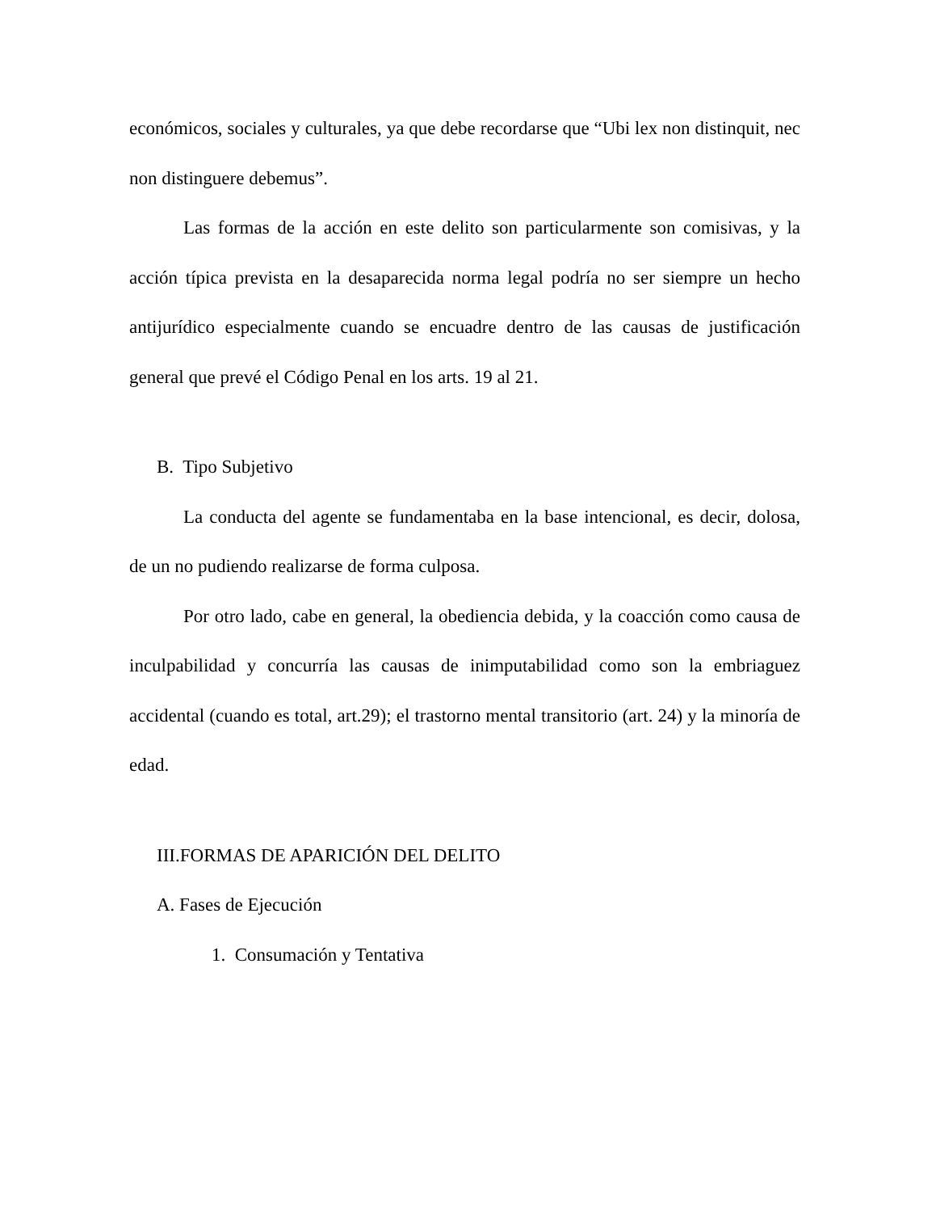económicos, sociales y culturales, ya que debe recordarse que “Ubi lex non distinquit, nec non distinguere debemus”.
Las formas de la acción en este delito son particularmente son comisivas, y la acción típica prevista en la desaparecida norma legal podría no ser siempre un hecho antijurídico especialmente cuando se encuadre dentro de las causas de justificación general que prevé el Código Penal en los arts. 19 al 21.
B. Tipo Subjetivo
La conducta del agente se fundamentaba en la base intencional, es decir, dolosa, de un no pudiendo realizarse de forma culposa.
Por otro lado, cabe en general, la obediencia debida, y la coacción como causa de inculpabilidad y concurría las causas de inimputabilidad como son la embriaguez accidental (cuando es total, art.29); el trastorno mental transitorio (art. 24) y la minoría de edad.
III.FORMAS DE APARICIÓN DEL DELITO
A. Fases de Ejecución
1. Consumación y Tentativa